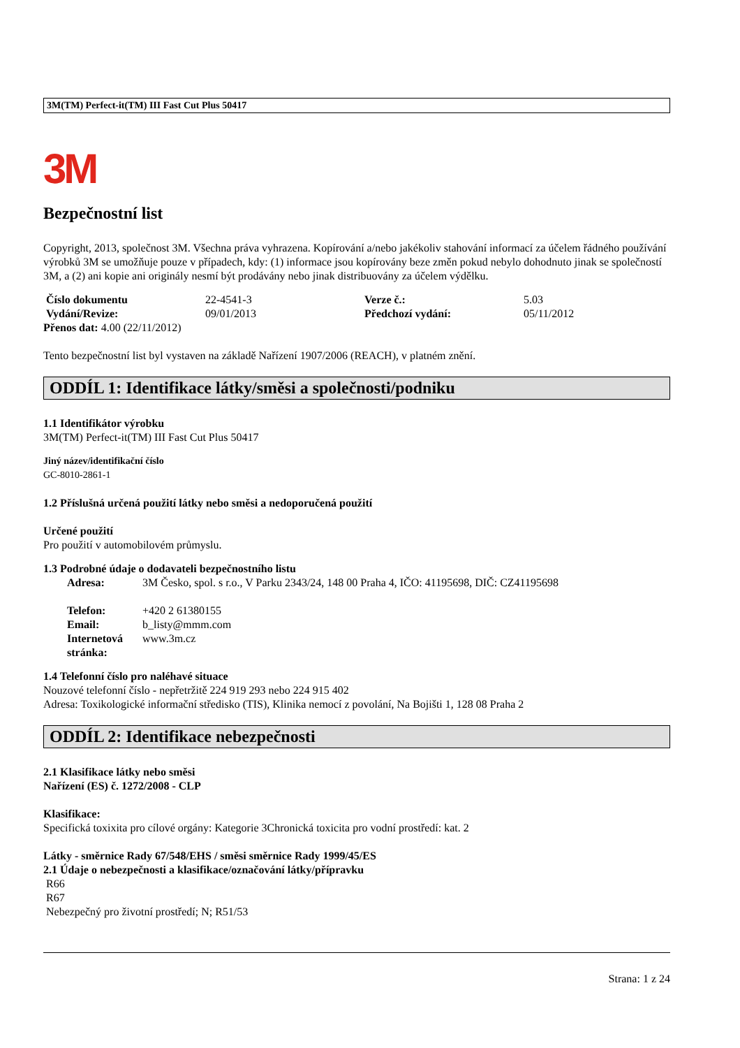3M(TM) Perfect-it(TM) III Fast Cut Plus 50417
3M
Bezpečnostní list
Copyright, 2013, společnost 3M. Všechna práva vyhrazena. Kopírování a/nebo jakékoliv stahování informací za účelem řádného používání výrobků 3M se umožňuje pouze v případech, kdy: (1) informace jsou kopírovány beze změn pokud nebylo dohodnuto jinak se společností 3M, a (2) ani kopie ani originály nesmí být prodávány nebo jinak distribuovány za účelem výdělku.
| Číslo dokumentu | 22-4541-3 | Verze č.: | 5.03 |
| Vydání/Revize: | 09/01/2013 | Předchozí vydání: | 05/11/2012 |
Přenos dat: 4.00 (22/11/2012)
Tento bezpečnostní list byl vystaven na základě Nařízení 1907/2006 (REACH), v platném znění.
ODDÍL 1: Identifikace látky/směsi a společnosti/podniku
1.1 Identifikátor výrobku
3M(TM) Perfect-it(TM) III Fast Cut Plus 50417
Jiný název/identifikační číslo
GC-8010-2861-1
1.2 Příslušná určená použití látky nebo směsi a nedoporučená použití
Určené použití
Pro použití v automobilovém průmyslu.
1.3 Podrobné údaje o dodavateli bezpečnostního listu
| Adresa: | 3M Česko, spol. s r.o., V Parku 2343/24, 148 00 Praha 4, IČO: 41195698, DIČ: CZ41195698 |
| Telefon: | +420 2 61380155 |
| Email: | b_listy@mmm.com |
| Internetová stránka: | www.3m.cz |
1.4 Telefonní číslo pro naléhavé situace
Nouzové telefonní číslo - nepřetržitě 224 919 293 nebo 224 915 402
Adresa: Toxikologické informační středisko (TIS), Klinika nemocí z povolání, Na Bojišti 1, 128 08 Praha 2
ODDÍL 2: Identifikace nebezpečnosti
2.1 Klasifikace látky nebo směsi
Nařízení (ES) č. 1272/2008 - CLP
Klasifikace:
Specifická toxixita pro cílové orgány: Kategorie 3Chronická toxicita pro vodní prostředí: kat. 2
Látky - směrnice Rady 67/548/EHS / směsi směrnice Rady 1999/45/ES
2.1 Údaje o nebezpečnosti a klasifikace/označování látky/přípravku
R66
R67
Nebezpečný pro životní prostředí; N; R51/53
Strana: 1 z 24